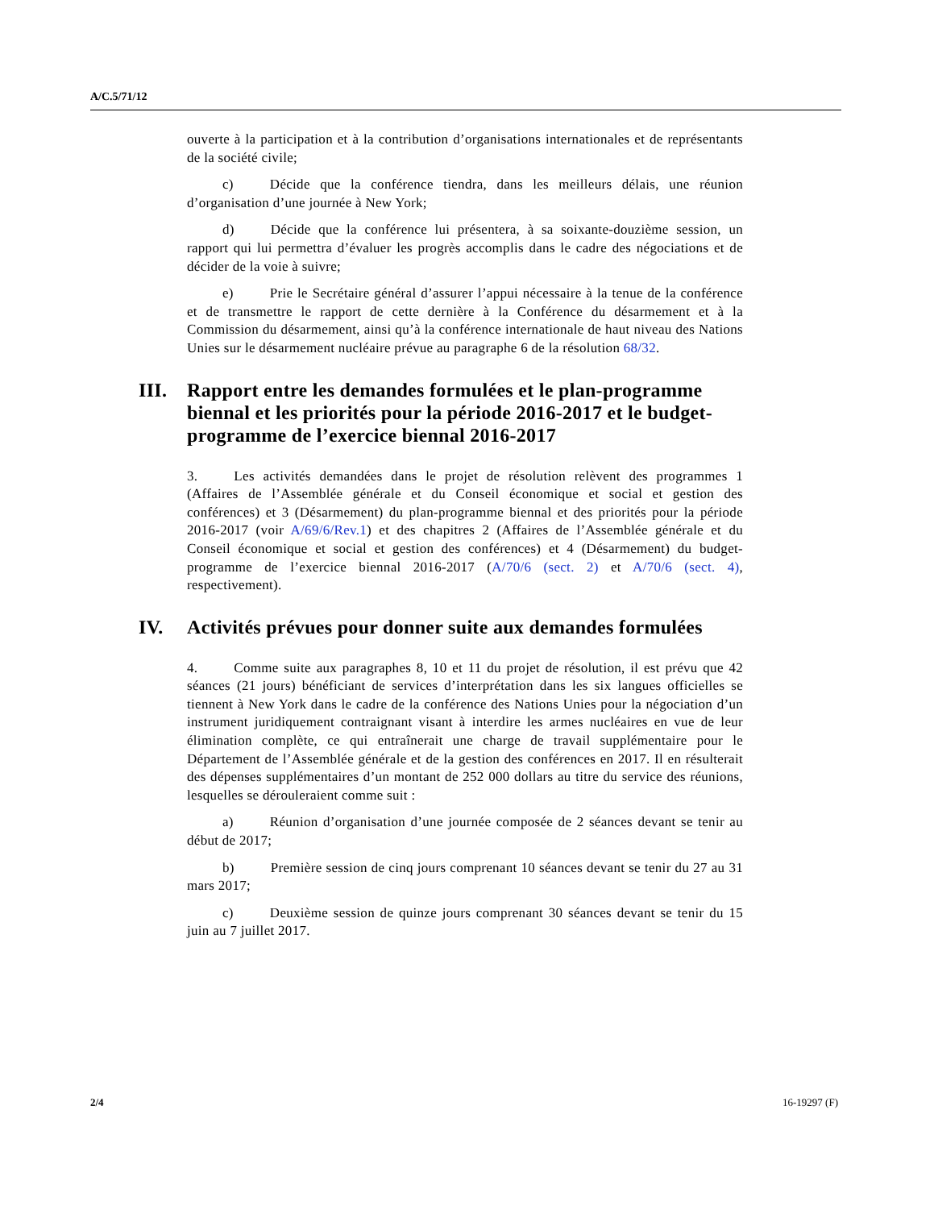A/C.5/71/12
ouverte à la participation et à la contribution d’organisations internationales et de représentants de la société civile;
c) Décide que la conférence tiendra, dans les meilleurs délais, une réunion d’organisation d’une journée à New York;
d) Décide que la conférence lui présentera, à sa soixante-douzième session, un rapport qui lui permettra d’évaluer les progrès accomplis dans le cadre des négociations et de décider de la voie à suivre;
e) Prie le Secrétaire général d’assurer l’appui nécessaire à la tenue de la conférence et de transmettre le rapport de cette dernière à la Conférence du désarmement et à la Commission du désarmement, ainsi qu’à la conférence internationale de haut niveau des Nations Unies sur le désarmement nucléaire prévue au paragraphe 6 de la résolution 68/32.
III. Rapport entre les demandes formulées et le plan-programme biennal et les priorités pour la période 2016-2017 et le budget-programme de l’exercice biennal 2016-2017
3. Les activités demandées dans le projet de résolution relèvent des programmes 1 (Affaires de l’Assemblée générale et du Conseil économique et social et gestion des conférences) et 3 (Désarmement) du plan-programme biennal et des priorités pour la période 2016-2017 (voir A/69/6/Rev.1) et des chapitres 2 (Affaires de l’Assemblée générale et du Conseil économique et social et gestion des conférences) et 4 (Désarmement) du budget-programme de l’exercice biennal 2016-2017 (A/70/6 (sect. 2) et A/70/6 (sect. 4), respectivement).
IV. Activités prévues pour donner suite aux demandes formulées
4. Comme suite aux paragraphes 8, 10 et 11 du projet de résolution, il est prévu que 42 séances (21 jours) bénéficiant de services d’interprétation dans les six langues officielles se tiennent à New York dans le cadre de la conférence des Nations Unies pour la négociation d’un instrument juridiquement contraignant visant à interdire les armes nucléaires en vue de leur élimination complète, ce qui entraînerait une charge de travail supplémentaire pour le Département de l’Assemblée générale et de la gestion des conférences en 2017. Il en résulterait des dépenses supplémentaires d’un montant de 252 000 dollars au titre du service des réunions, lesquelles se dérouleraient comme suit :
a) Réunion d’organisation d’une journée composée de 2 séances devant se tenir au début de 2017;
b) Première session de cinq jours comprenant 10 séances devant se tenir du 27 au 31 mars 2017;
c) Deuxième session de quinze jours comprenant 30 séances devant se tenir du 15 juin au 7 juillet 2017.
2/4 16-19297 (F)